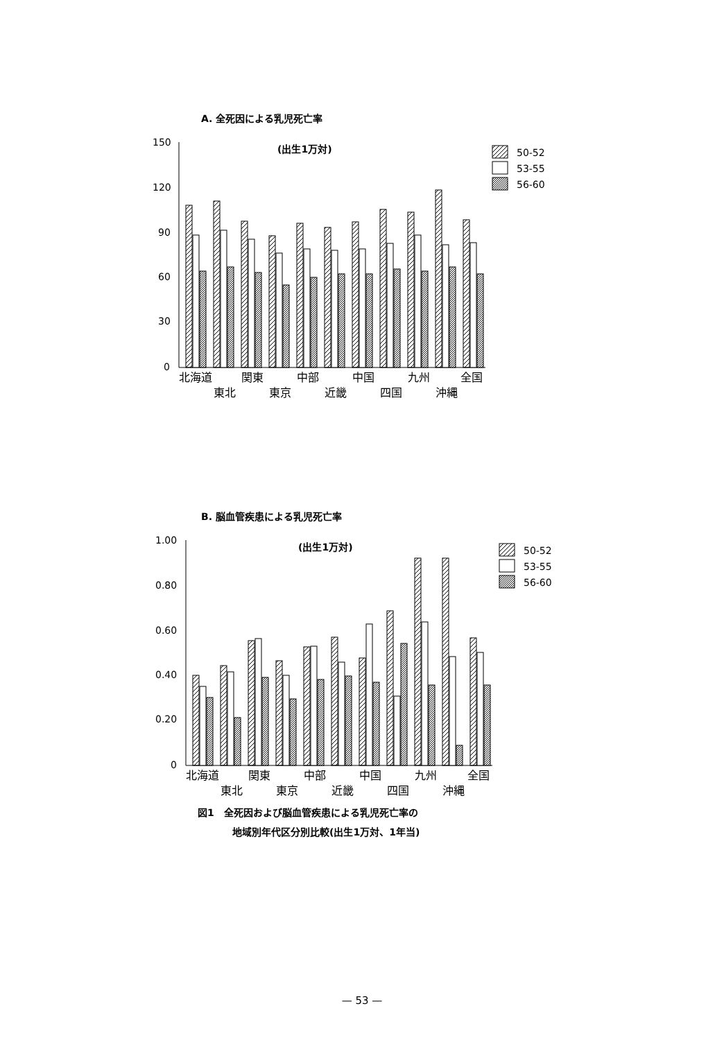A. 全死因による乳児死亡率
(出生1万対)
150
120
90
60
30
0
50-52
53-55
56-60
北海道
関東
中部
中国
九州
全国
東北
東京
近畿
四国
沖縄
B. 脳血管疾患による乳児死亡率
(出生1万対)
1.00
0.80
0.60
0.40
0.20
0
50-52
53-55
56-60
北海道
関東
中部
中国
九州
全国
東北
東京
近畿
四国
沖縄
図1　全死因および脳血管疾患による乳児死亡率の
地域別年代区分別比較(出生1万対、1年当)
— 53 —